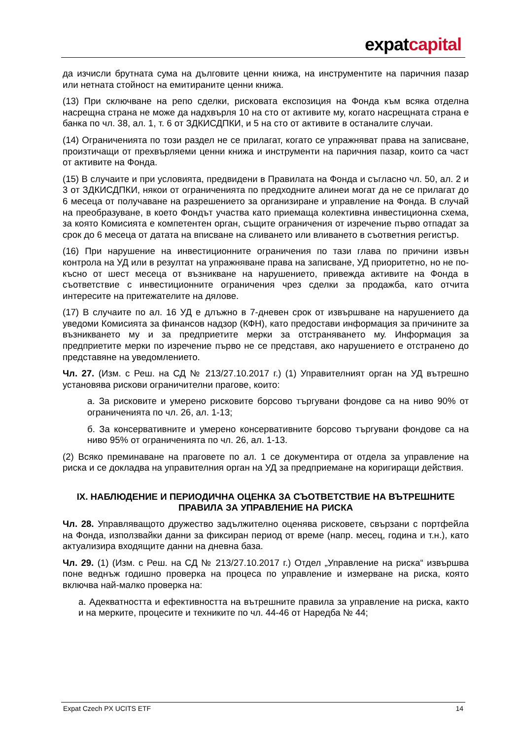expatcapital
да изчисли брутната сума на дълговите ценни книжа, на инструментите на паричния пазар или нетната стойност на емитираните ценни книжа.
(13) При сключване на репо сделки, рисковата експозиция на Фонда към всяка отделна насрещна страна не може да надхвърля 10 на сто от активите му, когато насрещната страна е банка по чл. 38, ал. 1, т. 6 от ЗДКИСДПКИ, и 5 на сто от активите в останалите случаи.
(14) Ограниченията по този раздел не се прилагат, когато се упражняват права на записване, произтичащи от прехвърляеми ценни книжа и инструменти на паричния пазар, които са част от активите на Фонда.
(15) В случаите и при условията, предвидени в Правилата на Фонда и съгласно чл. 50, ал. 2 и 3 от ЗДКИСДПКИ, някои от ограниченията по предходните алинеи могат да не се прилагат до 6 месеца от получаване на разрешението за организиране и управление на Фонда. В случай на преобразуване, в което Фондът участва като приемаща колективна инвестиционна схема, за която Комисията е компетентен орган, същите ограничения от изречение първо отпадат за срок до 6 месеца от датата на вписване на сливането или вливането в съответния регистър.
(16) При нарушение на инвестиционните ограничения по тази глава по причини извън контрола на УД или в резултат на упражняване права на записване, УД приоритетно, но не по-късно от шест месеца от възникване на нарушението, привежда активите на Фонда в съответствие с инвестиционните ограничения чрез сделки за продажба, като отчита интересите на притежателите на дялове.
(17) В случаите по ал. 16 УД е длъжно в 7-дневен срок от извършване на нарушението да уведоми Комисията за финансов надзор (КФН), като предостави информация за причините за възникването му и за предприетите мерки за отстраняването му. Информация за предприетите мерки по изречение първо не се представя, ако нарушението е отстранено до представяне на уведомлението.
Чл. 27. (Изм. с Реш. на СД № 213/27.10.2017 г.) (1) Управителният орган на УД вътрешно установява рискови ограничителни прагове, които:
а. За рисковите и умерено рисковите борсово търгувани фондове са на ниво 90% от ограниченията по чл. 26, ал. 1-13;
б. За консервативните и умерено консервативните борсово търгувани фондове са на ниво 95% от ограниченията по чл. 26, ал. 1-13.
(2) Всяко преминаване на праговете по ал. 1 се документира от отдела за управление на риска и се докладва на управителния орган на УД за предприемане на коригиращи действия.
IX. НАБЛЮДЕНИЕ И ПЕРИОДИЧНА ОЦЕНКА ЗА СЪОТВЕТСТВИЕ НА ВЪТРЕШНИТЕ ПРАВИЛА ЗА УПРАВЛЕНИЕ НА РИСКА
Чл. 28. Управляващото дружество задължително оценява рисковете, свързани с портфейла на Фонда, използвайки данни за фиксиран период от време (напр. месец, година и т.н.), като актуализира входящите данни на дневна база.
Чл. 29. (1) (Изм. с Реш. на СД № 213/27.10.2017 г.) Отдел „Управление на риска“ извършва поне веднъж годишно проверка на процеса по управление и измерване на риска, която включва най-малко проверка на:
а. Адекватността и ефективността на вътрешните правила за управление на риска, както и на мерките, процесите и техниките по чл. 44-46 от Наредба № 44;
Expat Czech PX UCITS ETF 14